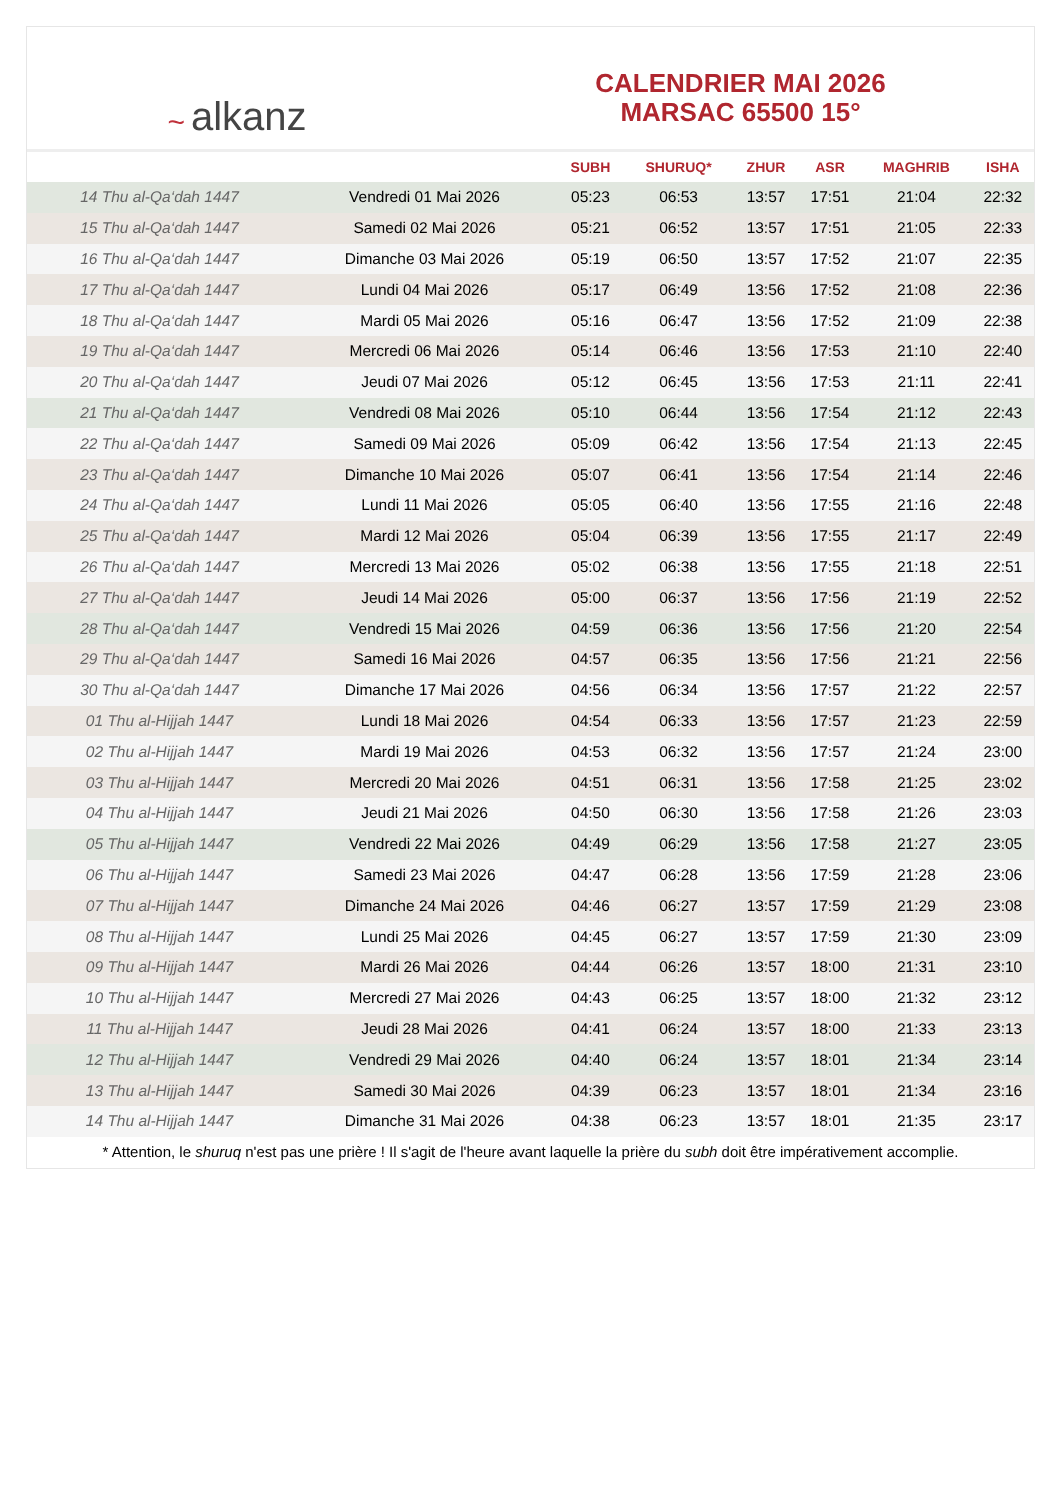~ alkanz
CALENDRIER MAI 2026
MARSAC 65500 15°
| | | SUBH | SHURUQ* | ZHUR | ASR | MAGHRIB | ISHA |
| --- | --- | --- | --- | --- | --- | --- | --- |
| 14 Thu al-Qa‘dah 1447 | Vendredi 01 Mai 2026 | 05:23 | 06:53 | 13:57 | 17:51 | 21:04 | 22:32 |
| 15 Thu al-Qa‘dah 1447 | Samedi 02 Mai 2026 | 05:21 | 06:52 | 13:57 | 17:51 | 21:05 | 22:33 |
| 16 Thu al-Qa‘dah 1447 | Dimanche 03 Mai 2026 | 05:19 | 06:50 | 13:57 | 17:52 | 21:07 | 22:35 |
| 17 Thu al-Qa‘dah 1447 | Lundi 04 Mai 2026 | 05:17 | 06:49 | 13:56 | 17:52 | 21:08 | 22:36 |
| 18 Thu al-Qa‘dah 1447 | Mardi 05 Mai 2026 | 05:16 | 06:47 | 13:56 | 17:52 | 21:09 | 22:38 |
| 19 Thu al-Qa‘dah 1447 | Mercredi 06 Mai 2026 | 05:14 | 06:46 | 13:56 | 17:53 | 21:10 | 22:40 |
| 20 Thu al-Qa‘dah 1447 | Jeudi 07 Mai 2026 | 05:12 | 06:45 | 13:56 | 17:53 | 21:11 | 22:41 |
| 21 Thu al-Qa‘dah 1447 | Vendredi 08 Mai 2026 | 05:10 | 06:44 | 13:56 | 17:54 | 21:12 | 22:43 |
| 22 Thu al-Qa‘dah 1447 | Samedi 09 Mai 2026 | 05:09 | 06:42 | 13:56 | 17:54 | 21:13 | 22:45 |
| 23 Thu al-Qa‘dah 1447 | Dimanche 10 Mai 2026 | 05:07 | 06:41 | 13:56 | 17:54 | 21:14 | 22:46 |
| 24 Thu al-Qa‘dah 1447 | Lundi 11 Mai 2026 | 05:05 | 06:40 | 13:56 | 17:55 | 21:16 | 22:48 |
| 25 Thu al-Qa‘dah 1447 | Mardi 12 Mai 2026 | 05:04 | 06:39 | 13:56 | 17:55 | 21:17 | 22:49 |
| 26 Thu al-Qa‘dah 1447 | Mercredi 13 Mai 2026 | 05:02 | 06:38 | 13:56 | 17:55 | 21:18 | 22:51 |
| 27 Thu al-Qa‘dah 1447 | Jeudi 14 Mai 2026 | 05:00 | 06:37 | 13:56 | 17:56 | 21:19 | 22:52 |
| 28 Thu al-Qa‘dah 1447 | Vendredi 15 Mai 2026 | 04:59 | 06:36 | 13:56 | 17:56 | 21:20 | 22:54 |
| 29 Thu al-Qa‘dah 1447 | Samedi 16 Mai 2026 | 04:57 | 06:35 | 13:56 | 17:56 | 21:21 | 22:56 |
| 30 Thu al-Qa‘dah 1447 | Dimanche 17 Mai 2026 | 04:56 | 06:34 | 13:56 | 17:57 | 21:22 | 22:57 |
| 01 Thu al-Hijjah 1447 | Lundi 18 Mai 2026 | 04:54 | 06:33 | 13:56 | 17:57 | 21:23 | 22:59 |
| 02 Thu al-Hijjah 1447 | Mardi 19 Mai 2026 | 04:53 | 06:32 | 13:56 | 17:57 | 21:24 | 23:00 |
| 03 Thu al-Hijjah 1447 | Mercredi 20 Mai 2026 | 04:51 | 06:31 | 13:56 | 17:58 | 21:25 | 23:02 |
| 04 Thu al-Hijjah 1447 | Jeudi 21 Mai 2026 | 04:50 | 06:30 | 13:56 | 17:58 | 21:26 | 23:03 |
| 05 Thu al-Hijjah 1447 | Vendredi 22 Mai 2026 | 04:49 | 06:29 | 13:56 | 17:58 | 21:27 | 23:05 |
| 06 Thu al-Hijjah 1447 | Samedi 23 Mai 2026 | 04:47 | 06:28 | 13:56 | 17:59 | 21:28 | 23:06 |
| 07 Thu al-Hijjah 1447 | Dimanche 24 Mai 2026 | 04:46 | 06:27 | 13:57 | 17:59 | 21:29 | 23:08 |
| 08 Thu al-Hijjah 1447 | Lundi 25 Mai 2026 | 04:45 | 06:27 | 13:57 | 17:59 | 21:30 | 23:09 |
| 09 Thu al-Hijjah 1447 | Mardi 26 Mai 2026 | 04:44 | 06:26 | 13:57 | 18:00 | 21:31 | 23:10 |
| 10 Thu al-Hijjah 1447 | Mercredi 27 Mai 2026 | 04:43 | 06:25 | 13:57 | 18:00 | 21:32 | 23:12 |
| 11 Thu al-Hijjah 1447 | Jeudi 28 Mai 2026 | 04:41 | 06:24 | 13:57 | 18:00 | 21:33 | 23:13 |
| 12 Thu al-Hijjah 1447 | Vendredi 29 Mai 2026 | 04:40 | 06:24 | 13:57 | 18:01 | 21:34 | 23:14 |
| 13 Thu al-Hijjah 1447 | Samedi 30 Mai 2026 | 04:39 | 06:23 | 13:57 | 18:01 | 21:34 | 23:16 |
| 14 Thu al-Hijjah 1447 | Dimanche 31 Mai 2026 | 04:38 | 06:23 | 13:57 | 18:01 | 21:35 | 23:17 |
* Attention, le shuruq n'est pas une prière ! Il s'agit de l'heure avant laquelle la prière du subh doit être impérativement accomplie.